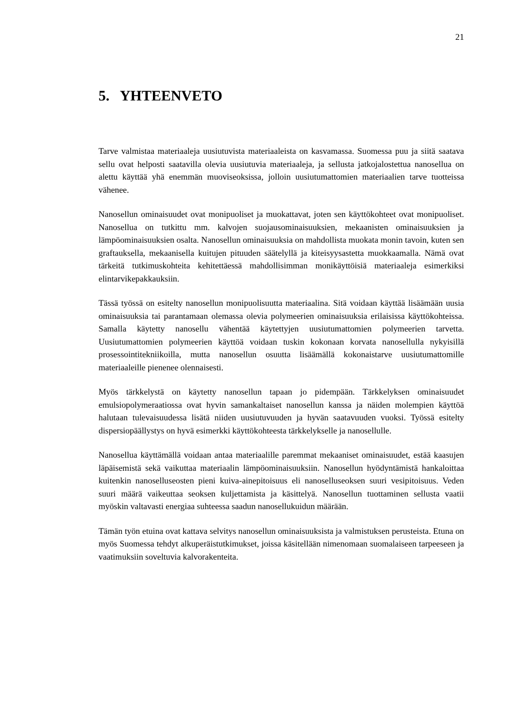21
5. YHTEENVETO
Tarve valmistaa materiaaleja uusiutuvista materiaaleista on kasvamassa. Suomessa puu ja siitä saatava sellu ovat helposti saatavilla olevia uusiutuvia materiaaleja, ja sellusta jatkojalostettua nanosellua on alettu käyttää yhä enemmän muoviseoksissa, jolloin uusiutumattomien materiaalien tarve tuotteissa vähenee.
Nanosellun ominaisuudet ovat monipuoliset ja muokattavat, joten sen käyttökohteet ovat monipuoliset. Nanosellua on tutkittu mm. kalvojen suojausominaisuuksien, mekaanisten ominaisuuksien ja lämpöominaisuuksien osalta. Nanosellun ominaisuuksia on mahdollista muokata monin tavoin, kuten sen graftauksella, mekaanisella kuitujen pituuden säätelyllä ja kiteisyysastetta muokkaamalla. Nämä ovat tärkeitä tutkimuskohteita kehitettäessä mahdollisimman monikäyttöisiä materiaaleja esimerkiksi elintarvikepakkauksiin.
Tässä työssä on esitelty nanosellun monipuolisuutta materiaalina. Sitä voidaan käyttää lisäämään uusia ominaisuuksia tai parantamaan olemassa olevia polymeerien ominaisuuksia erilaisissa käyttökohteissa. Samalla käytetty nanosellu vähentää käytettyjen uusiutumattomien polymeerien tarvetta. Uusiutumattomien polymeerien käyttöä voidaan tuskin kokonaan korvata nanosellulla nykyisillä prosessointitekniikoilla, mutta nanosellun osuutta lisäämällä kokonaistarve uusiutumattomille materiaaleille pienenee olennaisesti.
Myös tärkkelystä on käytetty nanosellun tapaan jo pidempään. Tärkkelyksen ominaisuudet emulsiopolymeraatiossa ovat hyvin samankaltaiset nanosellun kanssa ja näiden molempien käyttöä halutaan tulevaisuudessa lisätä niiden uusiutuvuuden ja hyvän saatavuuden vuoksi. Työssä esitelty dispersiopäällystys on hyvä esimerkki käyttökohteesta tärkkelykselle ja nanosellulle.
Nanosellua käyttämällä voidaan antaa materiaalille paremmat mekaaniset ominaisuudet, estää kaasujen läpäisemistä sekä vaikuttaa materiaalin lämpöominaisuuksiin. Nanosellun hyödyntämistä hankaloittaa kuitenkin nanoselluseosten pieni kuiva-ainepitoisuus eli nanoselluseoksen suuri vesipitoisuus. Veden suuri määrä vaikeuttaa seoksen kuljettamista ja käsittelyä. Nanosellun tuottaminen sellusta vaatii myöskin valtavasti energiaa suhteessa saadun nanosellukuidun määrään.
Tämän työn etuina ovat kattava selvitys nanosellun ominaisuuksista ja valmistuksen perusteista. Etuna on myös Suomessa tehdyt alkuperäistutkimukset, joissa käsitellään nimenomaan suomalaiseen tarpeeseen ja vaatimuksiin soveltuvia kalvorakenteita.